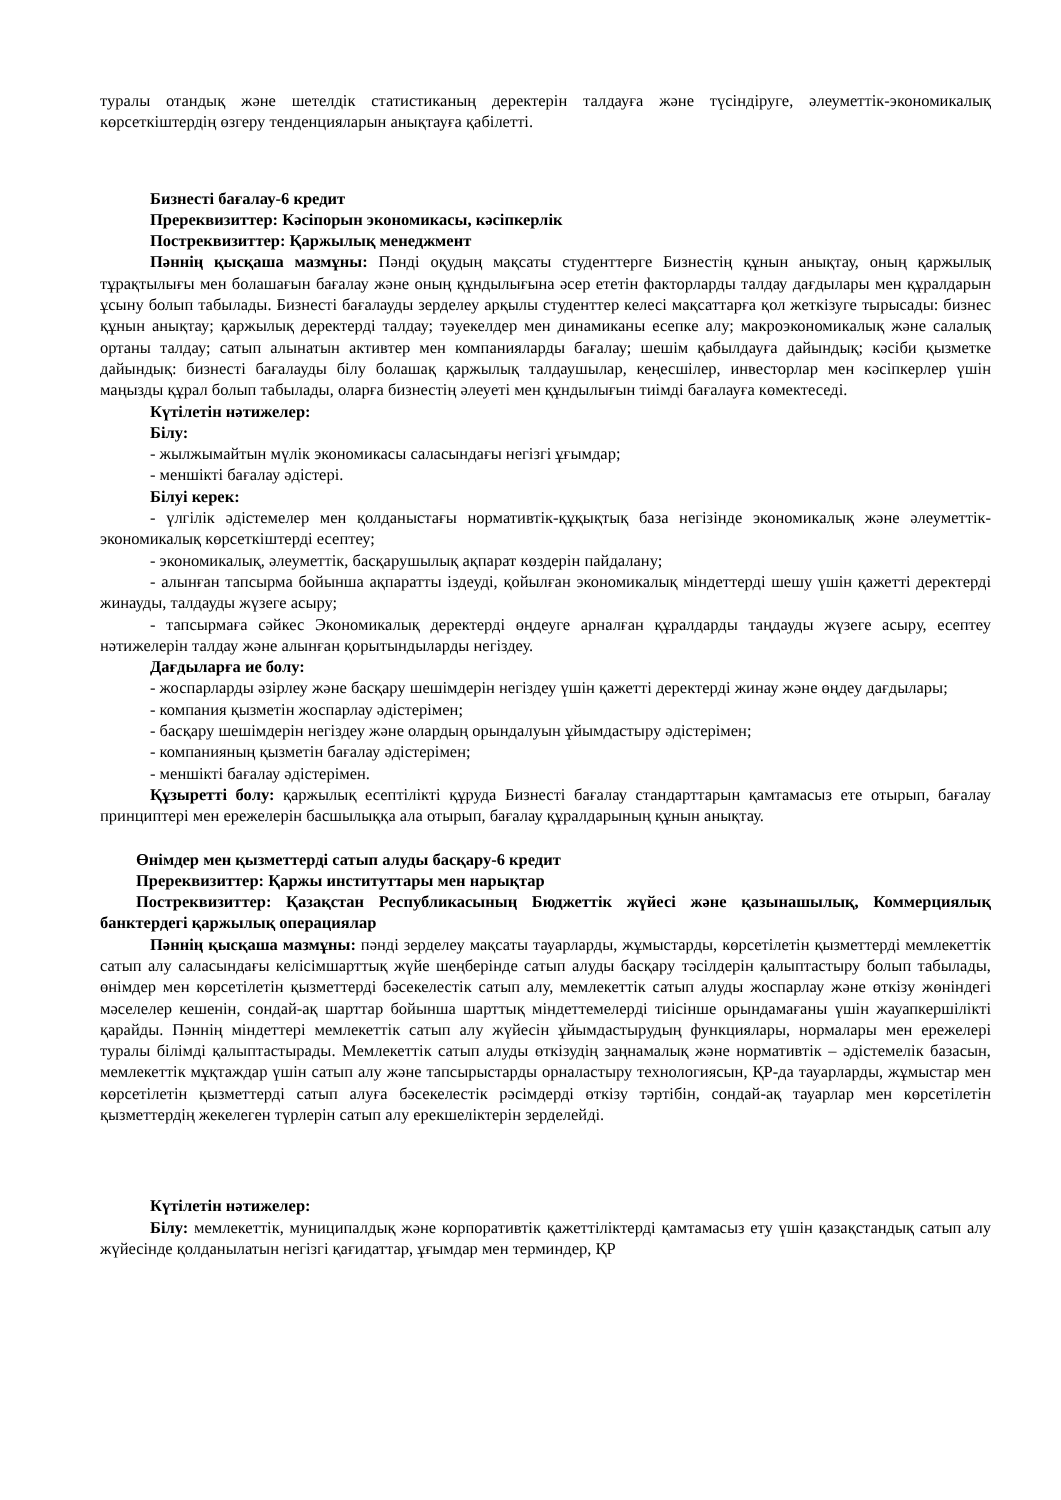туралы отандық және шетелдік статистиканың деректерін талдауға және түсіндіруге, әлеуметтік-экономикалық көрсеткіштердің өзгеру тенденцияларын анықтауға қабілетті.
Бизнесті бағалау-6 кредит
Пререквизиттер: Кәсіпорын экономикасы, кәсіпкерлік
Постреквизиттер: Қаржылық менеджмент
Пәннің қысқаша мазмұны: Пәнді оқудың мақсаты студенттерге Бизнестің құнын анықтау, оның қаржылық тұрақтылығы мен болашағын бағалау және оның құндылығына әсер ететін факторларды талдау дағдылары мен құралдарын ұсыну болып табылады. Бизнесті бағалауды зерделеу арқылы студенттер келесі мақсаттарға қол жеткізуге тырысады: бизнес құнын анықтау; қаржылық деректерді талдау; тәуекелдер мен динамиканы есепке алу; макроэкономикалық және салалық ортаны талдау; сатып алынатын активтер мен компанияларды бағалау; шешім қабылдауға дайындық; кәсіби қызметке дайындық: бизнесті бағалауды білу болашақ қаржылық талдаушылар, кеңесшілер, инвесторлар мен кәсіпкерлер үшін маңызды құрал болып табылады, оларға бизнестің әлеуеті мен құндылығын тиімді бағалауға көмектеседі.
Күтілетін нәтижелер:
Білу:
- жылжымайтын мүлік экономикасы саласындағы негізгі ұғымдар;
- меншікті бағалау әдістері.
Білуі керек:
- үлгілік әдістемелер мен қолданыстағы нормативтік-құқықтық база негізінде экономикалық және әлеуметтік-экономикалық көрсеткіштерді есептеу;
- экономикалық, әлеуметтік, басқарушылық ақпарат көздерін пайдалану;
- алынған тапсырма бойынша ақпаратты іздеуді, қойылған экономикалық міндеттерді шешу үшін қажетті деректерді жинауды, талдауды жүзеге асыру;
- тапсырмаға сәйкес Экономикалық деректерді өңдеуге арналған құралдарды таңдауды жүзеге асыру, есептеу нәтижелерін талдау және алынған қорытындыларды негіздеу.
Дағдыларға ие болу:
- жоспарларды әзірлеу және басқару шешімдерін негіздеу үшін қажетті деректерді жинау және өңдеу дағдылары;
- компания қызметін жоспарлау әдістерімен;
- басқару шешімдерін негіздеу және олардың орындалуын ұйымдастыру әдістерімен;
- компанияның қызметін бағалау әдістерімен;
- меншікті бағалау әдістерімен.
Құзыретті болу: қаржылық есептілікті құруда Бизнесті бағалау стандарттарын қамтамасыз ете отырып, бағалау принциптері мен ережелерін басшылыққа ала отырып, бағалау құралдарының құнын анықтау.
Өнімдер мен қызметтерді сатып алуды басқару-6 кредит
Пререквизиттер: Қаржы институттары мен нарықтар
Постреквизиттер: Қазақстан Республикасының Бюджеттік жүйесі және қазынашылық, Коммерциялық банктердегі қаржылық операциялар
Пәннің қысқаша мазмұны: пәнді зерделеу мақсаты тауарларды, жұмыстарды, көрсетілетін қызметтерді мемлекеттік сатып алу саласындағы келісімшарттық жүйе шеңберінде сатып алуды басқару тәсілдерін қалыптастыру болып табылады, өнімдер мен көрсетілетін қызметтерді бәсекелестік сатып алу, мемлекеттік сатып алуды жоспарлау және өткізу жөніндегі мәселелер кешенін, сондай-ақ шарттар бойынша шарттық міндеттемелерді тиісінше орындамағаны үшін жауапкершілікті қарайды. Пәннің міндеттері мемлекеттік сатып алу жүйесін ұйымдастырудың функциялары, нормалары мен ережелері туралы білімді қалыптастырады. Мемлекеттік сатып алуды өткізудің заңнамалық және нормативтік – әдістемелік базасын, мемлекеттік мұқтаждар үшін сатып алу және тапсырыстарды орналастыру технологиясын, ҚР-да тауарларды, жұмыстар мен көрсетілетін қызметтерді сатып алуға бәсекелестік рәсімдерді өткізу тәртібін, сондай-ақ тауарлар мен көрсетілетін қызметтердің жекелеген түрлерін сатып алу ерекшеліктерін зерделейді.
Күтілетін нәтижелер:
Білу: мемлекеттік, муниципалдық және корпоративтік қажеттіліктерді қамтамасыз ету үшін қазақстандық сатып алу жүйесінде қолданылатын негізгі қағидаттар, ұғымдар мен терминдер, ҚР